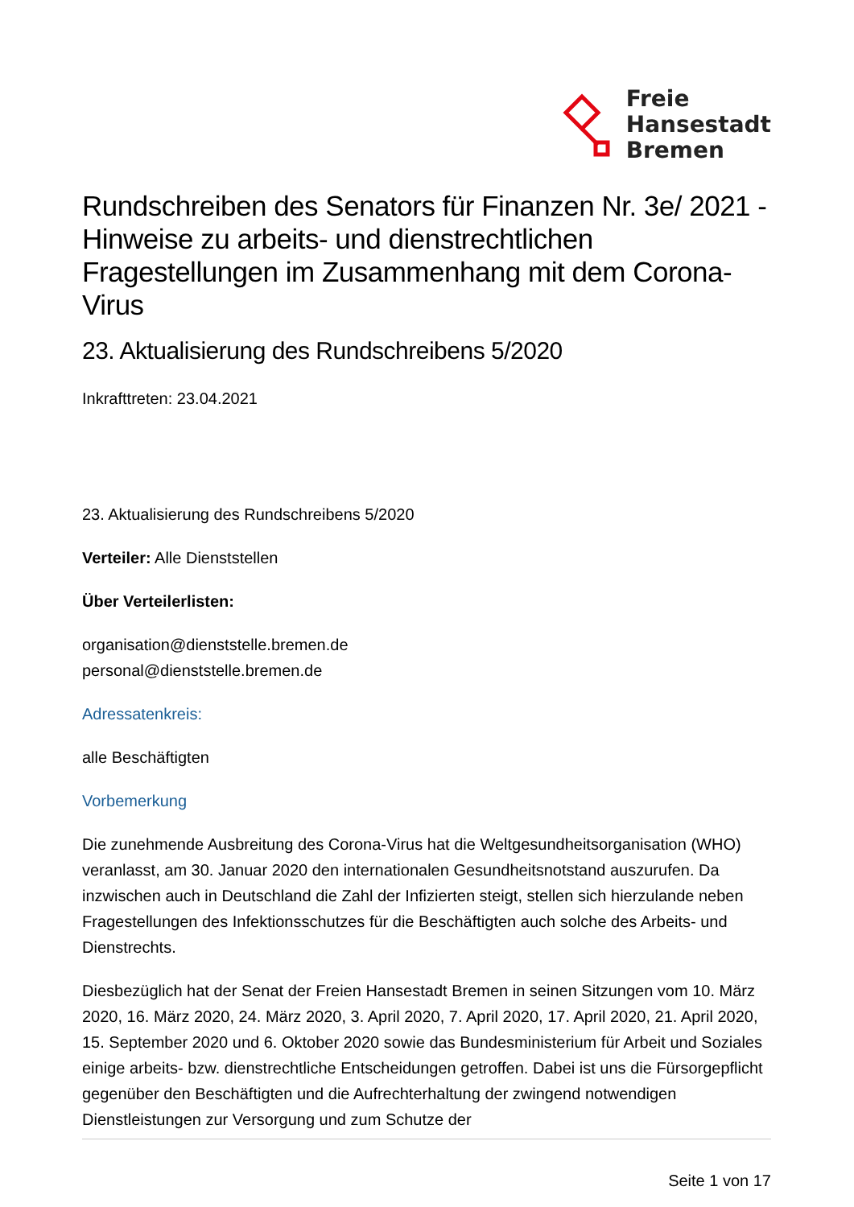Freie
Hansestadt
Bremen
Rundschreiben des Senators für Finanzen Nr. 3e/ 2021 - Hinweise zu arbeits- und dienstrechtlichen Fragestellungen im Zusammenhang mit dem Corona-Virus
23. Aktualisierung des Rundschreibens 5/2020
Inkrafttreten: 23.04.2021
23. Aktualisierung des Rundschreibens 5/2020
Verteiler: Alle Dienststellen
Über Verteilerlisten:
organisation@dienststelle.bremen.de
personal@dienststelle.bremen.de
Adressatenkreis:
alle Beschäftigten
Vorbemerkung
Die zunehmende Ausbreitung des Corona-Virus hat die Weltgesundheitsorganisation (WHO) veranlasst, am 30. Januar 2020 den internationalen Gesundheitsnotstand auszurufen. Da inzwischen auch in Deutschland die Zahl der Infizierten steigt, stellen sich hierzulande neben Fragestellungen des Infektionsschutzes für die Beschäftigten auch solche des Arbeits- und Dienstrechts.
Diesbezüglich hat der Senat der Freien Hansestadt Bremen in seinen Sitzungen vom 10. März 2020, 16. März 2020, 24. März 2020, 3. April 2020, 7. April 2020, 17. April 2020, 21. April 2020, 15. September 2020 und 6. Oktober 2020 sowie das Bundesministerium für Arbeit und Soziales einige arbeits- bzw. dienstrechtliche Entscheidungen getroffen. Dabei ist uns die Fürsorgepflicht gegenüber den Beschäftigten und die Aufrechterhaltung der zwingend notwendigen Dienstleistungen zur Versorgung und zum Schutze der
Seite 1 von 17